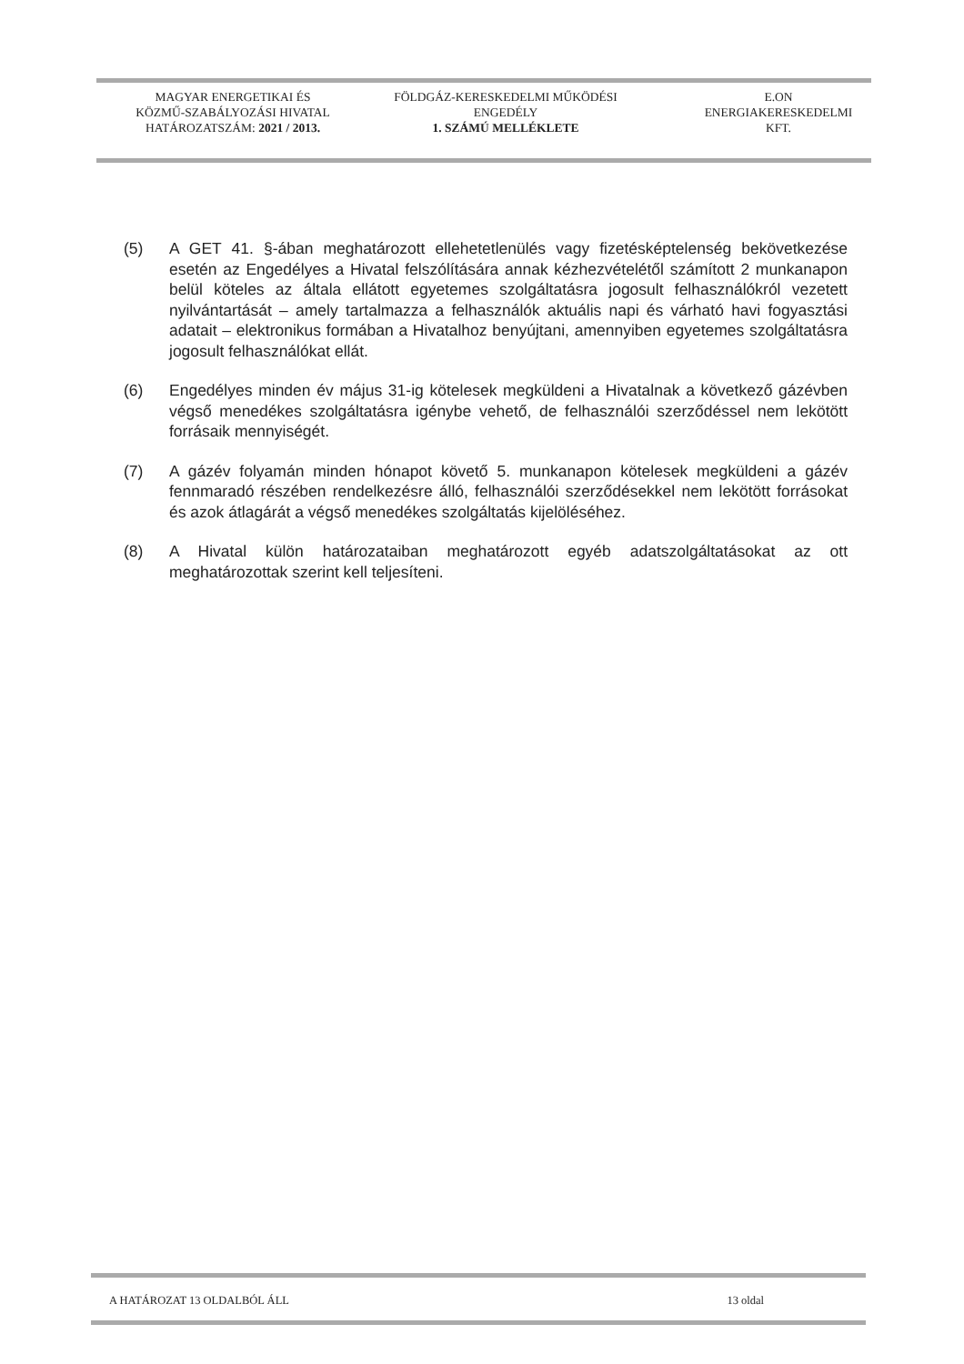MAGYAR ENERGETIKAI ÉS
KÖZMŰ-SZABÁLYOZÁSI HIVATAL
HATÁROZATSZÁM: 2021 / 2013.
FÖLDGÁZ-KERESKEDELMI MŰKÖDÉSI
ENGEDÉLY
1. SZÁMÚ MELLÉKLETE
E.ON
ENERGIAKERESKEDELMI
KFT.
(5) A GET 41. §-ában meghatározott ellehetetlenülés vagy fizetésképtelenség bekövetkezése esetén az Engedélyes a Hivatal felszólítására annak kézhezvételétől számított 2 munkanapon belül köteles az általa ellátott egyetemes szolgáltatásra jogosult felhasználókról vezetett nyilvántartását – amely tartalmazza a felhasználók aktuális napi és várható havi fogyasztási adatait – elektronikus formában a Hivatalhoz benyújtani, amennyiben egyetemes szolgáltatásra jogosult felhasználókat ellát.
(6) Engedélyes minden év május 31-ig kötelesek megküldeni a Hivatalnak a következő gázévben végső menedékes szolgáltatásra igénybe vehető, de felhasználói szerződéssel nem lekötött forrásaik mennyiségét.
(7) A gázév folyamán minden hónapot követő 5. munkanapon kötelesek megküldeni a gázév fennmaradó részében rendelkezésre álló, felhasználói szerződésekkel nem lekötött forrásokat és azok átlagárát a végső menedékes szolgáltatás kijelöléséhez.
(8) A Hivatal külön határozataiban meghatározott egyéb adatszolgáltatásokat az ott meghatározottak szerint kell teljesíteni.
A HATÁROZAT 13 OLDALBÓL ÁLL 13 oldal